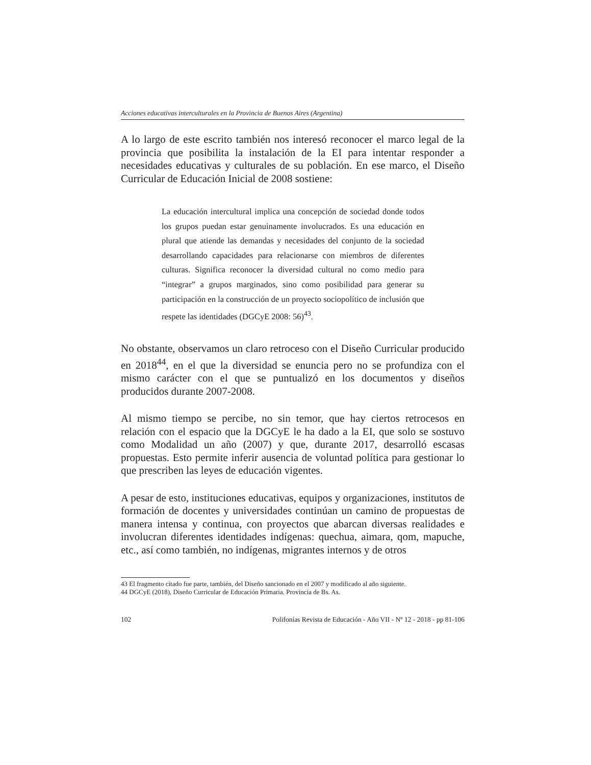Acciones educativas interculturales en la Provincia de Buenos Aires (Argentina)
A lo largo de este escrito también nos interesó reconocer el marco legal de la provincia que posibilita la instalación de la EI para intentar responder a necesidades educativas y culturales de su población. En ese marco, el Diseño Curricular de Educación Inicial de 2008 sostiene:
La educación intercultural implica una concepción de sociedad donde todos los grupos puedan estar genuinamente involucrados. Es una educación en plural que atiende las demandas y necesidades del conjunto de la sociedad desarrollando capacidades para relacionarse con miembros de diferentes culturas. Significa reconocer la diversidad cultural no como medio para “integrar” a grupos marginados, sino como posibilidad para generar su participación en la construcción de un proyecto sociopolítico de inclusión que respete las identidades (DGCyE 2008: 56)<sup>43</sup>.
No obstante, observamos un claro retroceso con el Diseño Curricular producido en 2018<sup>44</sup>, en el que la diversidad se enuncia pero no se profundiza con el mismo carácter con el que se puntualizó en los documentos y diseños producidos durante 2007-2008.
Al mismo tiempo se percibe, no sin temor, que hay ciertos retrocesos en relación con el espacio que la DGCyE le ha dado a la EI, que solo se sostuvo como Modalidad un año (2007) y que, durante 2017, desarrolló escasas propuestas. Esto permite inferir ausencia de voluntad política para gestionar lo que prescriben las leyes de educación vigentes.
A pesar de esto, instituciones educativas, equipos y organizaciones, institutos de formación de docentes y universidades continúan un camino de propuestas de manera intensa y continua, con proyectos que abarcan diversas realidades e involucran diferentes identidades indígenas: quechua, aimara, qom, mapuche, etc., así como también, no indígenas, migrantes internos y de otros
43 El fragmento citado fue parte, también, del Diseño sancionado en el 2007 y modificado al año siguiente.
44 DGCyE (2018), Diseño Curricular de Educación Primaria. Provincia de Bs. As.
102 Polifonías Revista de Educación - Año VII - Nº 12 - 2018 - pp 81-106